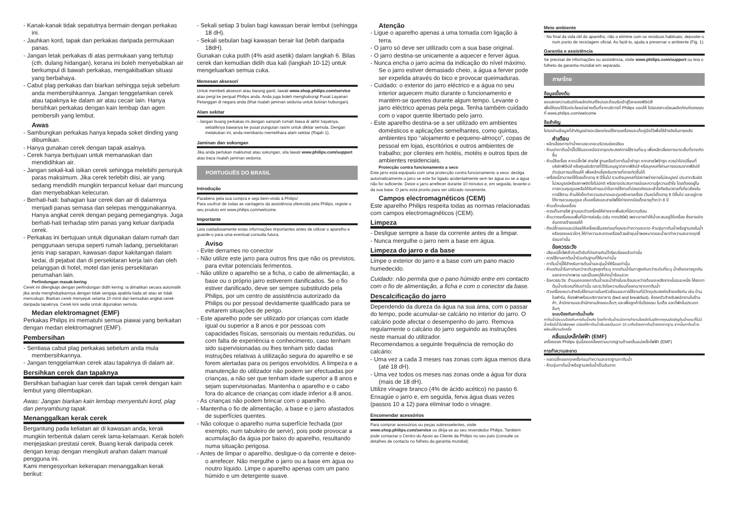- Kanak-kanak tidak sepatutnya bermain dengan perkakas ini.
- Jauhkan kord, tapak dan perkakas daripada permukaan panas.
- Jangan letak perkakas di atas permukaan yang tertutup (cth. dulang hidangan), kerana ini boleh menyebabkan air berkumpul di bawah perkakas, mengakibatkan situasi yang berbahaya.
- Cabut plag perkakas dan biarkan sehingga sejuk sebelum anda membersihkannya. Jangan tenggelamkan cerek atau tapaknya ke dalam air atau cecair lain. Hanya bersihkan perkakas dengan kain lembap dan agen pembersih yang lembut.
Awas
- Sambungkan perkakas hanya kepada soket dinding yang dibumikan.
- Hanya gunakan cerek dengan tapak asalnya.
- Cerek hanya bertujuan untuk memanaskan dan mendidihkan air.
- Jangan sekali-kali isikan cerek sehingga melebihi penunjuk paras maksimum. Jika cerek terlebih diisi, air yang sedang mendidih mungkin terpancut keluar dari muncung dan menyebabkan kelecuran.
- Berhati-hati: bahagian luar cerek dan air di dalamnya menjadi panas semasa dan selepas menggunakannya. Hanya angkat cerek dengan pegang pemegangnya. Juga berhati-hati terhadap stim panas yang keluar daripada cerek.
- Perkakas ini bertujuan untuk digunakan dalam rumah dan penggunaan serupa seperti rumah ladang, persekitaran jenis inap sarapan, kawasan dapur kakitangan dalam kedai, di pejabat dan di persekitaran kerja lain dan oleh pelanggan di hotel, motel dan jenis persekitaran perumahan lain.
Perlindungan masak-kering
Cerek ini dilengkapi dengan perlindungan didih kering: ia dimatikan secara automatik jika anda menghidupkannya dengan tidak sengaja apabila tiada air atau air tidak mencukupi. Biarkan cerek menyejuk selama 10 minit dan kemudian angkat cerek daripada tapaknya. Cerek kini sedia untuk digunakan semula.
Medan elektromagnet (EMF)
Perkakas Philips ini mematuhi semua piawai yang berkaitan dengan medan elektromagnet (EMF).
Pembersihan
- Sentiasa cabut plag perkakas sebelum anda mula membersihkannya.
- Jangan tenggelamkan cerek atau tapaknya di dalam air.
Bersihkan cerek dan tapaknya
Bersihkan bahagian luar cerek dan tapak cerek dengan kain lembut yang dilembapkan.
Awas: Jangan biarkan kain lembap menyentuhi kord, plag dan penyambung tapak.
Menanggalkan kerak cerek
Bergantung pada keliatan air di kawasan anda, kerak mungkin terbentuk dalam cerek lama-kelamaan. Kerak boleh menjejaskan prestasi cerek. Buang kerak daripada cerek dengan kerap dengan mengikuti arahan dalam manual pengguna ini.
Kami mengesyorkan kekerapan menanggalkan kerak berikut:
- Sekali setiap 3 bulan bagi kawasan berair lembut (sehingga 18 dH).
- Sekali sebulan bagi kawasan berair liat (lebih daripada 18dH).
Gunakan cuka putih (4% asid asetik) dalam langkah 6. Bilas cerek dan kemudian didih dua kali (langkah 10-12) untuk mengeluarkan semua cuka.
Memesan aksesori
Untuk membeli aksesori atau barang ganti, lawati www.shop.philips.com/service atau pergi ke penjual Philips anda. Anda juga boleh menghubungi Pusat Layanan Pelanggan di negara anda (lihat risalah jaminan sedunia untuk butiran hubungan).
Alam sekitar
- Jangan buang perkakas ini dengan sampah rumah biasa di akhir hayatnya, sebaliknya bawanya ke pusat pungutan rasmi untuk dikitar semula. Dengan melakukan ini, anda membantu memelihara alam sekitar (Rajah 1).
Jaminan dan sokongan
Jika anda perlukan maklumat atau sokongan, sila lawati www.philips.com/support atau baca risalah jaminan sedunia.
PORTUGUÊS DO BRASIL
Introdução
Parabéns pela sua compra e seja bem-vindo à Philips!
Para usufruir de todas as vantagens da assistência oferecida pela Philips, registe o seu produto em www.philips.com/welcome.
Importante
Leia cuidadosamente estas informações importantes antes de utilizar o aparelho e guarde-o para uma eventual consulta futura.
Aviso
- Evite derrames no conector
- Não utilize este jarro para outros fins que não os previstos, para evitar potenciais ferimentos.
- Não utilize o aparelho se a ficha, o cabo de alimentação, a base ou o próprio jarro estiverem danificados. Se o fio estiver danificado, deve ser sempre substituído pela Philips, por um centro de assistência autorizado da Philips ou por pessoal devidamente qualificado para se evitarem situações de perigo.
- Este aparelho pode ser utilizado por crianças com idade igual ou superior a 8 anos e por pessoas com capacidades físicas, sensoriais ou mentais reduzidas, ou com falta de experiência e conhecimento, caso tenham sido supervisionadas ou lhes tenham sido dadas instruções relativas à utilização segura do aparelho e se forem alertadas para os perigos envolvidos. A limpeza e a manutenção do utilizador não podem ser efectuadas por crianças, a não ser que tenham idade superior a 8 anos e sejam supervisionadas. Mantenha o aparelho e o cabo fora do alcance de crianças com idade inferior a 8 anos.
- As crianças não podem brincar com o aparelho.
- Mantenha o fio de alimentação, a base e o jarro afastados de superfícies quentes.
- Não coloque o aparelho numa superfície fechada (por exemplo, num tabuleiro de servir), pois pode provocar a acumulação da água por baixo do aparelho, resultando numa situação perigosa.
- Antes de limpar o aparelho, desligue-o da corrente e deixe-o arrefecer. Não mergulhe o jarro ou a base em água ou noutro líquido. Limpe o aparelho apenas com um pano húmido e um detergente suave.
Atenção
- Ligue o aparelho apenas a uma tomada com ligação à terra.
- O jarro só deve ser utilizado com a sua base original.
- O jarro destina-se unicamente a aquecer e ferver água.
- Nunca encha o jarro acima da indicação do nível máximo. Se o jarro estiver demasiado cheio, a água a ferver pode ser expelida através do bico e provocar queimaduras.
- Cuidado: o exterior do jarro eléctrico e a água no seu interior aquecem muito durante o funcionamento e mantêm-se quentes durante algum tempo. Levante o jarro eléctrico apenas pela pega. Tenha também cuidado com o vapor quente libertado pelo jarro.
- Este aparelho destina-se a ser utilizado em ambientes domésticos e aplicações semelhantes, como quintas, ambientes tipo “alojamento e pequeno-almoço”, copas de pessoal em lojas, escritórios e outros ambientes de trabalho; por clientes em hotéis, motéis e outros tipos de ambientes residenciais.
Protecção contra funcionamento a seco
Este jarro está equipado com uma protecção contra funcionamento a seco: desliga automaticamente o jarro se este for ligado acidentalmente sem ter água ou se a água não for suficiente. Deixe o jarro arrefecer durante 10 minutos e, em seguida, levante-o da sua base. O jarro está pronto para ser utilizado novamente.
Campos electromagnéticos (CEM)
Este aparelho Philips respeita todas as normas relacionadas com campos electromagnéticos (CEM).
Limpeza
- Desligue sempre a base da corrente antes de a limpar.
- Nunca mergulhe o jarro nem a base em água.
Limpeza do jarro e da base
Limpe o exterior do jarro e a base com um pano macio humedecido.
Cuidado: não permita que o pano húmido entre em contacto com o fio de alimentação, a ficha e com o conector da base.
Descalcificação do jarro
Dependendo da dureza da água na sua área, com o passar do tempo, pode acumular-se calcário no interior do jarro. O calcário pode afectar o desempenho do jarro. Remova regularmente o calcário do jarro seguindo as instruções neste manual do utilizador.
Recomendamos a seguinte frequência de remoção do calcário:
- Uma vez a cada 3 meses nas zonas com água menos dura (até 18 dH).
- Uma vez todos os meses nas zonas onde a água for dura (mais de 18 dH).
Utilize vinagre branco (4% de ácido acético) no passo 6. Enxagúe o jarro e, em seguida, ferva água duas vezes (passos 10 a 12) para eliminar todo o vinagre.
Encomendar acessórios
Para comprar acessórios ou peças sobresselentes, visite www.shop.philips.com/service ou dirija-se ao seu revendedor Philips. Também pode contactar o Centro do Apoio ao Cliente da Philips no seu país (consulte os detalhes de contacto no folheto da garantia mundial).
Meio ambiente
- No final da vida útil do aparelho, não o elimine com os resíduos habituais; deposite-o num ponto de reciclagem oficial. Ao fazê-lo, ajuda a preservar o ambiente (Fig. 1).
Garantia e assistência
Se precisar de informações ou assistência, visite www.philips.com/support ou leia o folheto da garantia mundial em separado.
ภาษาไทย
ข้อมูลเบื้องต้น
ขอแสดงความยินดีกับผลิตภัณฑ์ใหม่และต้อนรับเข้าสู่โลกของฟิลิปส์!
เพื่อให้คุณได้รับประโยชน์อย่างเต็มที่จากบริการที่ Philips มอบให้ โปรดลงทะเบียนผลิตภัณฑ์ของคุณที่ www.philips.com/welcome
ข้อสำคัญ
โปรดอ่านข้อมูลที่สำคัญอย่างละเอียดก่อนใช้งานเครื่องและเก็บคู่มือไว้เพื่อใช้อ้างอิงในภายหลัง
คำเตือน
- หลีกเลี่ยงการทำน้ำหกเลอะเทอะบริเวณช่องเสียบ
- ห้ามนำกาต้มน้ำนี้ไปใช้นอกเหนือจากจุดประสงค์การใช้งานที่ระบุ เพื่อหลีกเลี่ยงการบาดเจ็บที่อาจเกิดขึ้น
- ห้ามใช้เครื่อง หากปลั๊กไฟ สายไฟ ฐานหรือตัวกาต้มน้ำชำรุด หากสายไฟชำรุด ควรนำไปเปลี่ยนที่บริษัทฟิลิปส์ หรือศูนย์บริการที่ได้รับอนุญาตจากฟิลิปส์ หรือบุคคลที่ผ่านการอบรมจากฟิลิปส์ดำเนินการเปลี่ยนให้ เพื่อหลีกเลี่ยงอันตรายที่อาจเกิดขึ้นได้
- เครื่องนี้สามารถใช้โดยเด็กอายุ 8 ปีขึ้นไป รวมถึงบุคคลที่มีสภาพร่างกายไม่สมบูรณ์ ประสาทสัมผัสไม่สมบูรณ์หรือสภาพจิตใจไม่ปกติ หรือขาดประสบการณ์และความรู้ความเข้าใจ โดยต้องอยู่ในการควบคุมดูแลหรือได้รับคำแนะนำในการใช้งานที่ปลอดภัยและเข้าใจถึงอันตรายที่เกี่ยวข้องในการใช้งาน ห้ามให้เด็กทำความสะอาดและดูแลรักษาเครื่อง เว้นแต่เด็กอายุ 8 ปีขึ้นไป และอยู่ภายใต้การควบคุมดูแล เก็บเครื่องและสายไฟให้ห่างจากมือเด็กอายุต่ำกว่า 8 ปี
- ห้ามเด็กเล่นเครื่อง
- ควรเก็บสายไฟ ฐานและตัวเครื่องให้ห่างจากพื้นผิวที่มีความร้อน
- ห้ามวางเครื่องบนพื้นที่มีการห่อหุ้ม (เช่น ถาดเสิร์ฟ) เพราะอาจทำให้น้ำสะสมอยู่ใต้เครื่อง ซึ่งอาจเกิดอันตรายร้ายแรงได้
- ดึงปลั๊กออกและปล่อยให้เครื่องเย็นลงก่อนที่คุณจะทำความสะอาด ห้ามจุ่มกาต้มน้ำหรือฐานลงในน้ำหรือของเหลวใดๆ ให้ทำความสะอาดเครื่องด้วยผ้าชุบน้ำพอหมาดและน้ำยาทำความสะอาดฤทธิ์อ่อนเท่านั้น
ข้อควรระวัง
- เสียบปลั๊กไฟเข้ากับเต้ารับที่ต่อสายดินไว้เรียบร้อยแล้วเท่านั้น
- ควรใช้งานกาต้มน้ำร่วมกับฐานที่ให้มาเท่านั้น
- กาต้มน้ำนี้ใช้สำหรับการต้มน้ำและอุ่นน้ำให้ร้อนเท่านั้น
- ห้ามเติมน้ำในกาเกินกว่าระดับสูงสุดที่ระบุ หากเติมน้ำในกาสูงเกินกว่าระดับที่ระบุ น้ำเดือดอาจถูกดันออกจากปากพวย และเป็นเหตุให้เกิดน้ำร้อนลวก
- ข้อควรระวัง: ด้านนอกของกาต้มน้ำและน้ำข้างในจะร้อนระหว่างต้มและหลังจากนั้นระยะหนึ่ง ให้ยกกาต้มน้ำบริเวณที่จับเท่านั้น และระวังไอความร้อนที่ออกมาจากกาต้มน้ำ
- ตัวเครื่องเหมาะสำหรับใช้งานภายในครัวเรือนและการใช้งานที่มีวัตถุประสงค์คล้ายคลึงกัน เช่น บ้านในฟาร์ม, ห้องพักพร้อมบริการอาหาร (bed and breakfast), ห้องครัวสำหรับพนักงานในร้านค้า, สำนักงานและสำนักงานลักษณะอื่นๆ และเพื่อลูกค้าในโรงแรม โมเต็ล และที่พักในประเภทอื่นๆ
ระบบป้องกันกาต้มน้ำแห้ง
กาต้มน้ำมีระบบป้องกันการต้มน้ำแห้ง โดยที่กาต้มน้ำจะปิดการทำงานโดยอัตโนมัติหากคุณบังเอิญต้มน้ำขณะที่ไม่มีน้ำหรือมีน้ำไม่เพียงพอ ปล่อยให้กาต้มน้ำเย็นลงเป็นเวลา 10 นาทีแล้วยกกาต้มน้ำออกจากฐาน จากนั้นกาต้มน้ำจะพร้อมใช้งานอีกครั้ง
คลื่นแม่เหล็กไฟฟ้า (EMF)
เครื่องของ Philips รุ่นนี้สอดคล้องตามมาตรฐานด้านคลื่นแม่เหล็กไฟฟ้า (EMF)
การทำความสะอาด
- ถอดปลั๊กออกทุกครั้งก่อนทำความสะอาดฐานกาต้มน้ำ
- ห้ามจุ่มกาต้มน้ำหรือฐานลงในน้ำเป็นอันขาด